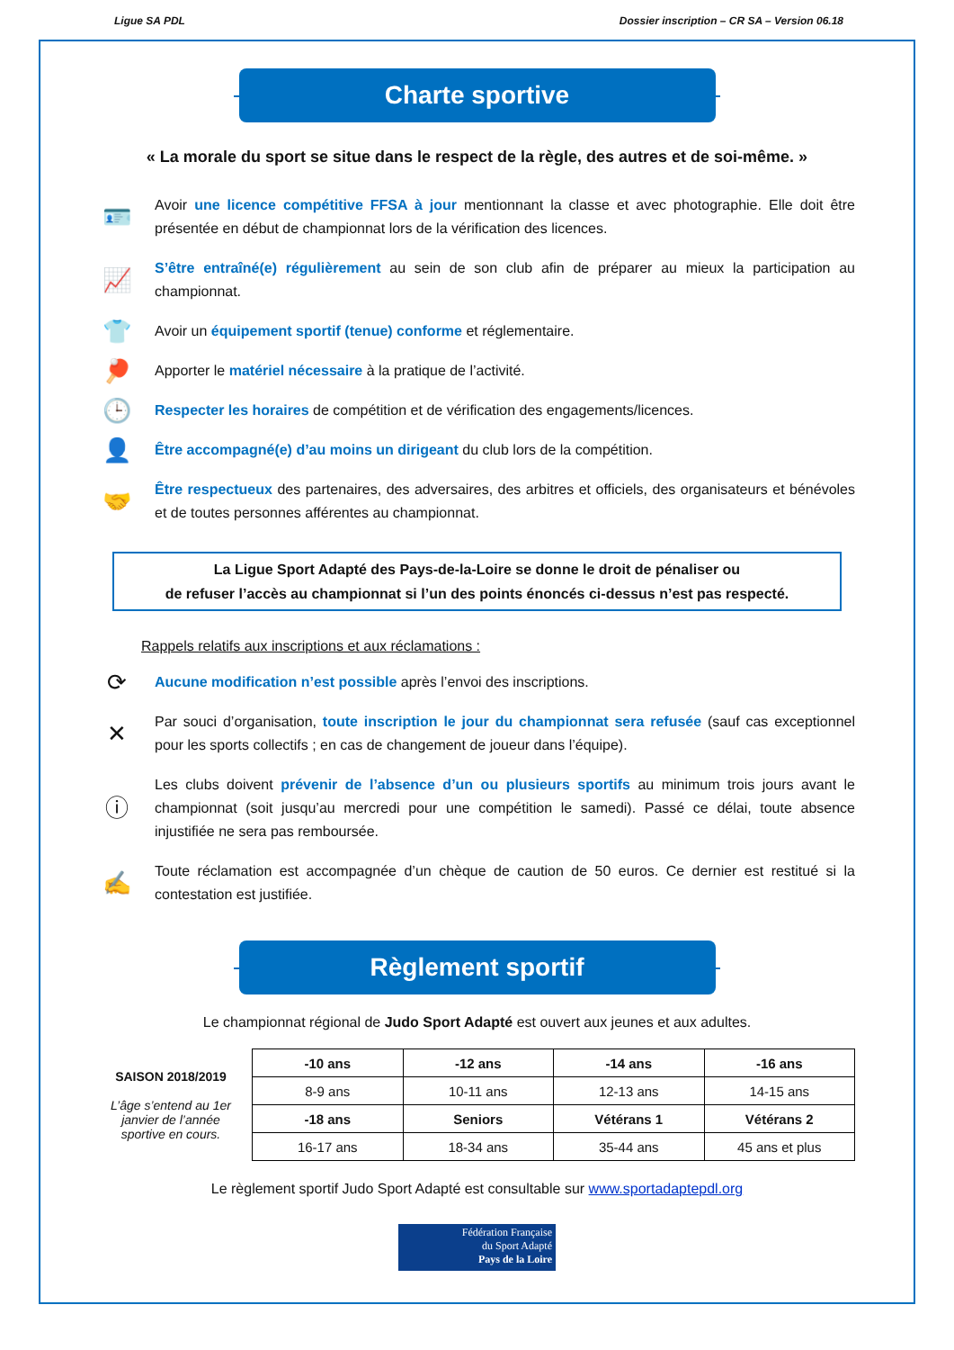Ligue SA PDL Dossier inscription – CR SA – Version 06.18
Charte sportive
« La morale du sport se situe dans le respect de la règle, des autres et de soi-même. »
🪪
Avoir une licence compétitive FFSA à jour mentionnant la classe et avec photographie. Elle doit être présentée en début de championnat lors de la vérification des licences.
📈
S’être entraîné(e) régulièrement au sein de son club afin de préparer au mieux la participation au championnat.
👕
Avoir un équipement sportif (tenue) conforme et réglementaire.
🏓
Apporter le matériel nécessaire à la pratique de l’activité.
🕒
Respecter les horaires de compétition et de vérification des engagements/licences.
👤
Être accompagné(e) d’au moins un dirigeant du club lors de la compétition.
🤝
Être respectueux des partenaires, des adversaires, des arbitres et officiels, des organisateurs et bénévoles et de toutes personnes afférentes au championnat.
La Ligue Sport Adapté des Pays-de-la-Loire se donne le droit de pénaliser ou
de refuser l’accès au championnat si l’un des points énoncés ci-dessus n’est pas respecté.
Rappels relatifs aux inscriptions et aux réclamations :
⟳
Aucune modification n’est possible après l’envoi des inscriptions.
✕
Par souci d’organisation, toute inscription le jour du championnat sera refusée (sauf cas exceptionnel pour les sports collectifs ; en cas de changement de joueur dans l’équipe).
ⓘ
Les clubs doivent prévenir de l’absence d’un ou plusieurs sportifs au minimum trois jours avant le championnat (soit jusqu’au mercredi pour une compétition le samedi). Passé ce délai, toute absence injustifiée ne sera pas remboursée.
✍
Toute réclamation est accompagnée d’un chèque de caution de 50 euros. Ce dernier est restitué si la contestation est justifiée.
Règlement sportif
Le championnat régional de Judo Sport Adapté est ouvert aux jeunes et aux adultes.
SAISON 2018/2019
L’âge s’entend au 1er janvier de l’année sportive en cours.
| -10 ans | -12 ans | -14 ans | -16 ans |
| 8-9 ans | 10-11 ans | 12-13 ans | 14-15 ans |
| -18 ans | Seniors | Vétérans 1 | Vétérans 2 |
| 16-17 ans | 18-34 ans | 35-44 ans | 45 ans et plus |
Le règlement sportif Judo Sport Adapté est consultable sur www.sportadaptepdl.org
Fédération Française
du Sport Adapté
Pays de la Loire